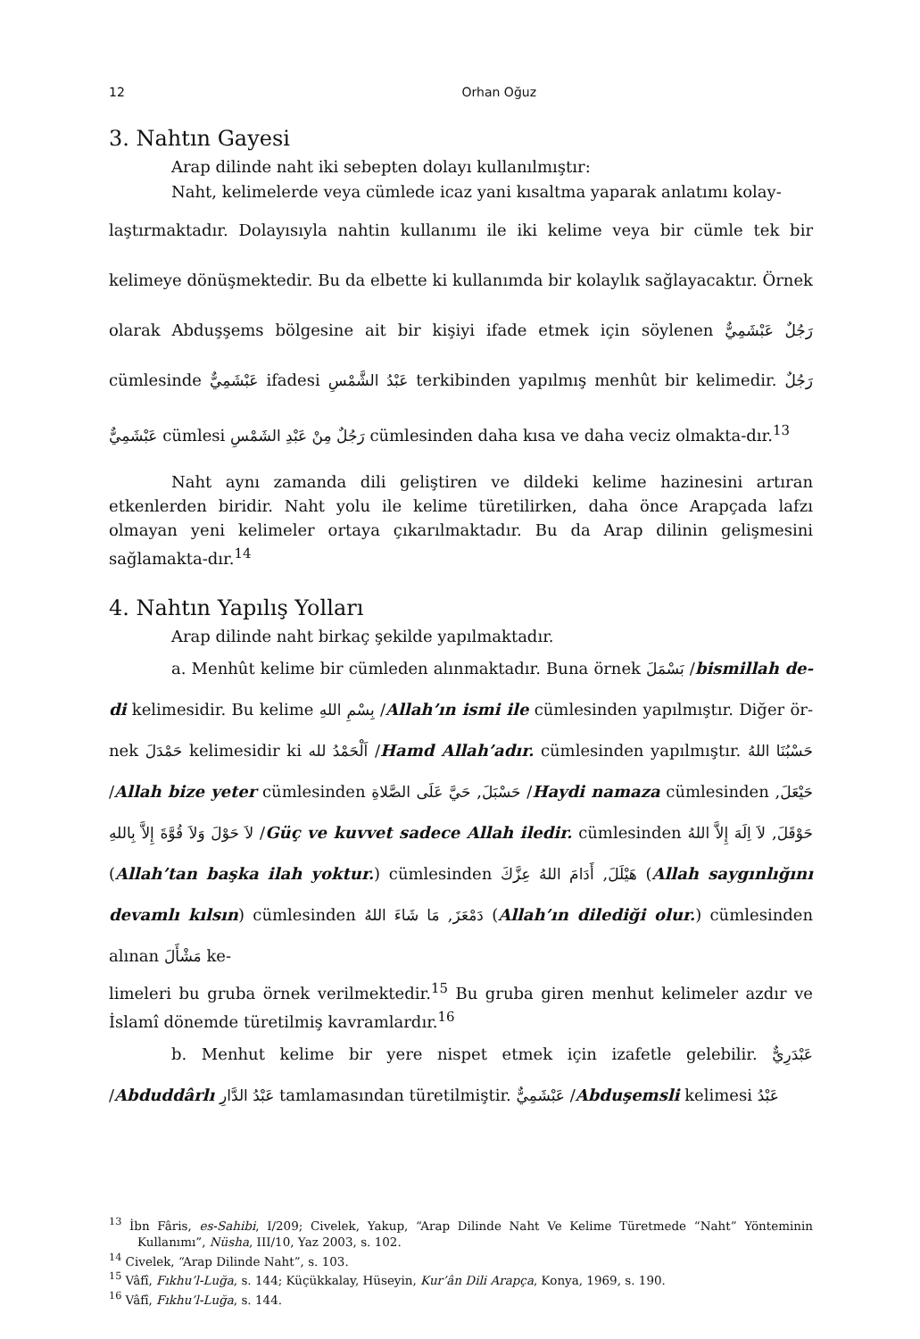12 Orhan Oğuz
3. Nahtın Gayesi
Arap dilinde naht iki sebepten dolayı kullanılmıştır:
Naht, kelimelerde veya cümlede icaz yani kısaltma yaparak anlatımı kolay-
laştırmaktadır. Dolayısıyla nahtin kullanımı ile iki kelime veya bir cümle tek bir kelimeye dönüşmektedir. Bu da elbette ki kullanımda bir kolaylık sağlayacaktır. Örnek olarak Abduşşems bölgesine ait bir kişiyi ifade etmek için söylenen رَجُلٌ عَبْشَمِيٌّ cümlesinde عَبْشَمِيٌّ ifadesi عَبْدُ الشَّمْسِ terkibinden yapılmış menhût bir kelimedir. رَجُلٌ عَبْشَمِيٌّ cümlesi رَجُلٌ مِنْ عَبْدِ الشَمْسِ cümlesinden daha kısa ve daha veciz olmakta-dır.<sup>13</sup>
Naht aynı zamanda dili geliştiren ve dildeki kelime hazinesini artıran etkenlerden biridir. Naht yolu ile kelime türetilirken, daha önce Arapçada lafzı olmayan yeni kelimeler ortaya çıkarılmaktadır. Bu da Arap dilinin gelişmesini sağlamakta-dır.<sup>14</sup>
4. Nahtın Yapılış Yolları
Arap dilinde naht birkaç şekilde yapılmaktadır.
a. Menhût kelime bir cümleden alınmaktadır. Buna örnek بَسْمَلَ /bismillah de-di kelimesidir. Bu kelime بِسْمِ اللهِ /Allah’ın ismi ile cümlesinden yapılmıştır. Diğer ör-nek حَمْدَلَ kelimesidir ki اَلْحَمْدُ لله /Hamd Allah’adır. cümlesinden yapılmıştır. حَسْبُنَا اللهُ /Allah bize yeter cümlesinden حَسْبَلَ, حَيَّ عَلَى الصَّلاةِ /Haydi namaza cümlesinden حَيْعَلَ, لاَ حَوْلَ وَلاَ قُوَّةَ إِلاَّ بِاللهِ /Güç ve kuvvet sadece Allah iledir. cümlesinden حَوْقَلَ, لاَ اِلَهَ إِلاَّ اللهُ (Allah’tan başka ilah yoktur.) cümlesinden هَيْلَلَ, أَدَامَ اللهُ عِزَّكَ (Allah saygınlığını devamlı kılsın) cümlesinden دَمْعَزَ, مَا شَاءَ اللهُ (Allah’ın dilediği olur.) cümlesinden alınan مَشْأَلَ ke-
limeleri bu gruba örnek verilmektedir.<sup>15</sup> Bu gruba giren menhut kelimeler azdır ve İslamî dönemde türetilmiş kavramlardır.<sup>16</sup>
b. Menhut kelime bir yere nispet etmek için izafetle gelebilir. عَبْدَرِيٌّ /Abduddârlı عَبْدُ الدَّارِ tamlamasından türetilmiştir. عَبْشَمِيٌّ /Abduşemsli kelimesi عَبْدُ
<sup>13</sup> İbn Fâris, es-Sahibi, I/209; Civelek, Yakup, “Arap Dilinde Naht Ve Kelime Türetmede “Naht” Yönteminin Kullanımı”, Nüsha, III/10, Yaz 2003, s. 102.
<sup>14</sup> Civelek, “Arap Dilinde Naht”, s. 103.
<sup>15</sup> Vâfî, Fıkhu’l-Luğa, s. 144; Küçükkalay, Hüseyin, Kur’ân Dili Arapça, Konya, 1969, s. 190.
<sup>16</sup> Vâfî, Fıkhu’l-Luğa, s. 144.